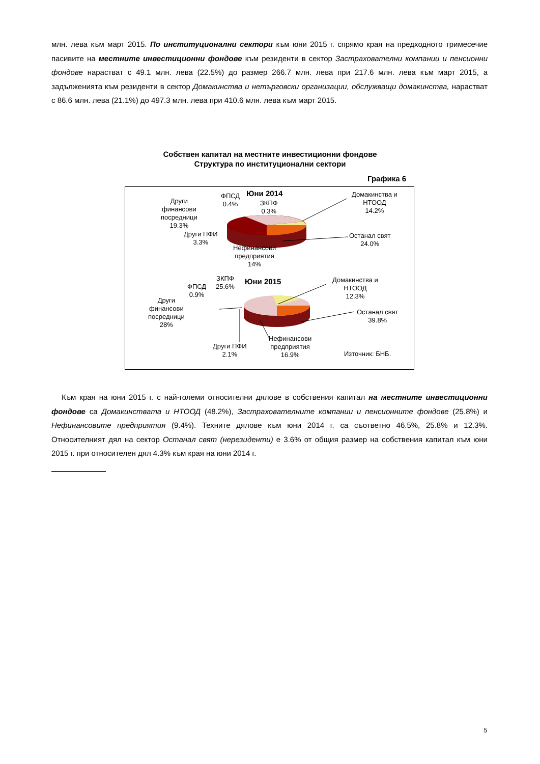млн. лева към март 2015. По институционални сектори към юни 2015 г. спрямо края на предходното тримесечие пасивите на местните инвестиционни фондове към резиденти в сектор Застрахователни компании и пенсионни фондове нарастват с 49.1 млн. лева (22.5%) до размер 266.7 млн. лева при 217.6 млн. лева към март 2015, а задълженията към резиденти в сектор Домакинства и нетърговски организации, обслужващи домакинства, нарастват с 86.6 млн. лева (21.1%) до 497.3 млн. лева при 410.6 млн. лева към март 2015.
Собствен капитал на местните инвестиционни фондове
Структура по институционални сектори
Графика 6
Други
финансови
посредници
19.3%
ФПСД
0.4%
Юни 2014
ЗКПФ
0.3%
Домакинства и
НТООД
14.2%
Други ПФИ
3.3%
Останал свят
24.0%
Нефинансови
предприятия
14%
ФПСД
0.9%
ЗКПФ
25.6%
Юни 2015
Домакинства и
НТООД
12.3%
Други
финансови
посредници
28%
Останал свят
39.8%
Други ПФИ
2.1%
Нефинансови
предприятия
16.9%
Източник: БНБ.
Към края на юни 2015 г. с най-големи относителни дялове в собствения капитал на местните инвестиционни фондове са Домакинствата и НТООД (48.2%), Застрахователните компании и пенсионните фондове (25.8%) и Нефинансовите предприятия (9.4%). Техните дялове към юни 2014 г. са съответно 46.5%, 25.8% и 12.3%. Относителният дял на сектор Останал свят (нерезиденти) е 3.6% от общия размер на собствения капитал към юни 2015 г. при относителен дял 4.3% към края на юни 2014 г.
5